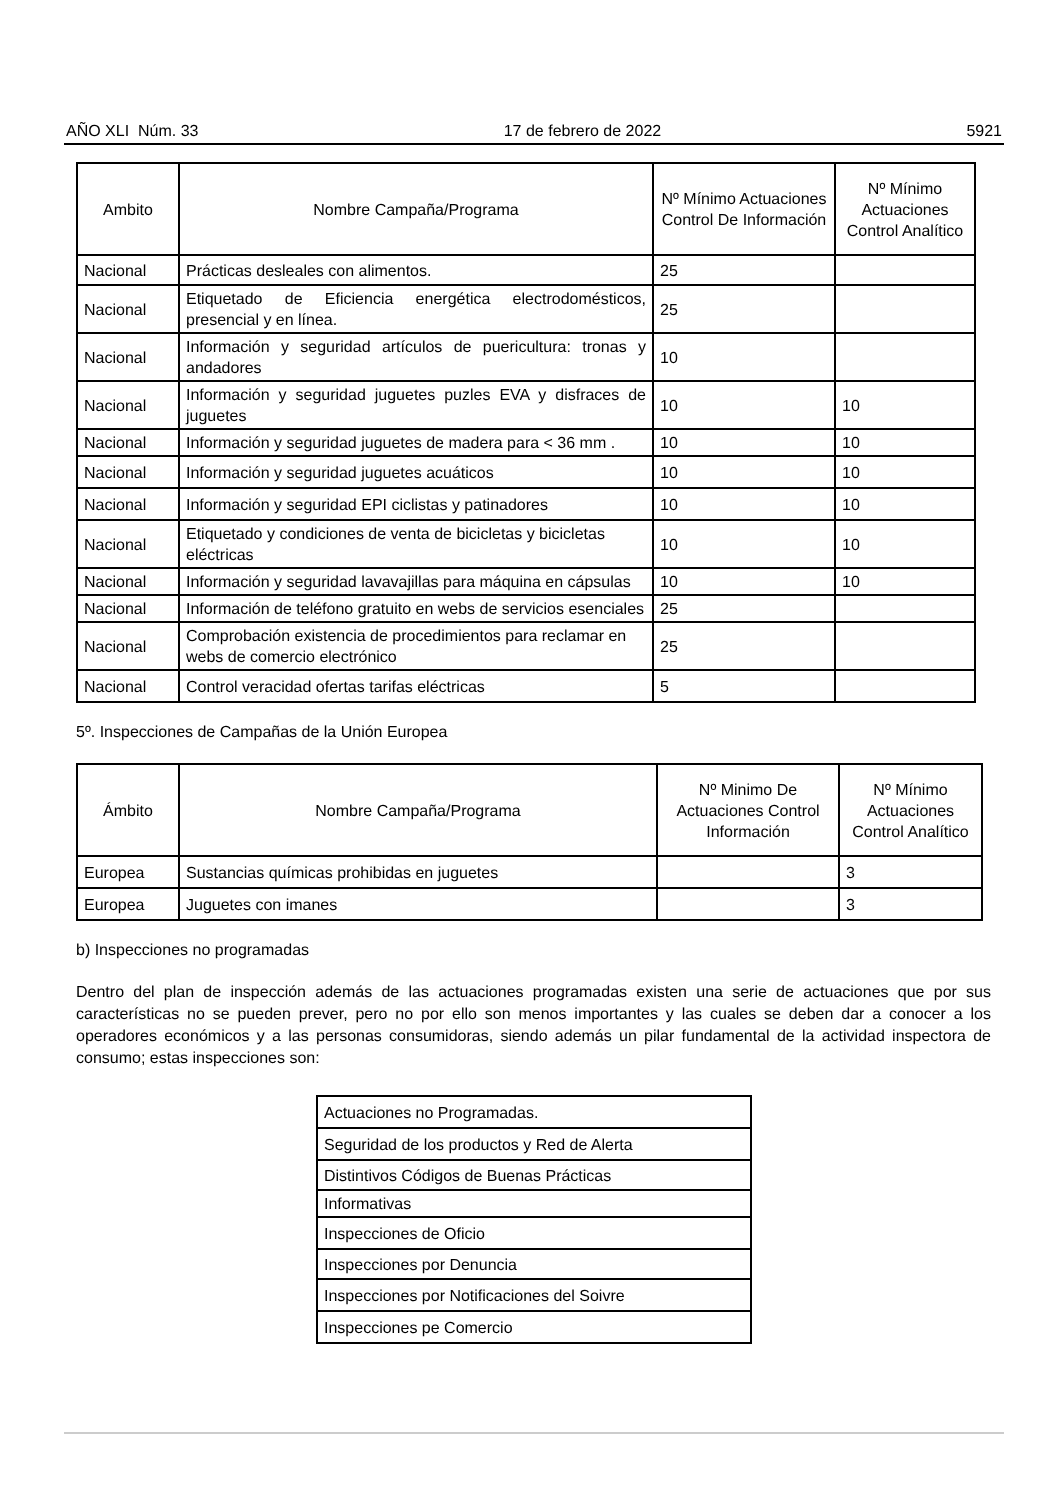AÑO XLI Núm. 33 17 de febrero de 2022 5921
| Ambito | Nombre Campaña/Programa | Nº Mínimo Actuaciones Control De Información | Nº Mínimo Actuaciones Control Analítico |
| --- | --- | --- | --- |
| Nacional | Prácticas desleales con alimentos. | 25 | |
| Nacional | Etiquetado de Eficiencia energética electrodomésticos, presencial y en línea. | 25 | |
| Nacional | Información y seguridad artículos de puericultura: tronas y andadores | 10 | |
| Nacional | Información y seguridad juguetes puzles EVA y disfraces de juguetes | 10 | 10 |
| Nacional | Información y seguridad juguetes de madera para < 36 mm . | 10 | 10 |
| Nacional | Información y seguridad juguetes acuáticos | 10 | 10 |
| Nacional | Información y seguridad EPI ciclistas y patinadores | 10 | 10 |
| Nacional | Etiquetado y condiciones de venta de bicicletas y bicicletas eléctricas | 10 | 10 |
| Nacional | Información y seguridad lavavajillas para máquina en cápsulas | 10 | 10 |
| Nacional | Información de teléfono gratuito en webs de servicios esenciales | 25 | |
| Nacional | Comprobación existencia de procedimientos para reclamar en webs de comercio electrónico | 25 | |
| Nacional | Control veracidad ofertas tarifas eléctricas | 5 | |
5º. Inspecciones de Campañas de la Unión Europea
| Ámbito | Nombre Campaña/Programa | Nº Minimo De Actuaciones Control Información | Nº Mínimo Actuaciones Control Analítico |
| --- | --- | --- | --- |
| Europea | Sustancias químicas prohibidas en juguetes | | 3 |
| Europea | Juguetes con imanes | | 3 |
b) Inspecciones no programadas
Dentro del plan de inspección además de las actuaciones programadas existen una serie de actuaciones que por sus características no se pueden prever, pero no por ello son menos importantes y las cuales se deben dar a conocer a los operadores económicos y a las personas consumidoras, siendo además un pilar fundamental de la actividad inspectora de consumo; estas inspecciones son:
| Actuaciones no Programadas. |
| Seguridad de los productos y Red de Alerta |
| Distintivos Códigos de Buenas Prácticas |
| Informativas |
| Inspecciones de Oficio |
| Inspecciones por Denuncia |
| Inspecciones por Notificaciones del Soivre |
| Inspecciones pe Comercio |